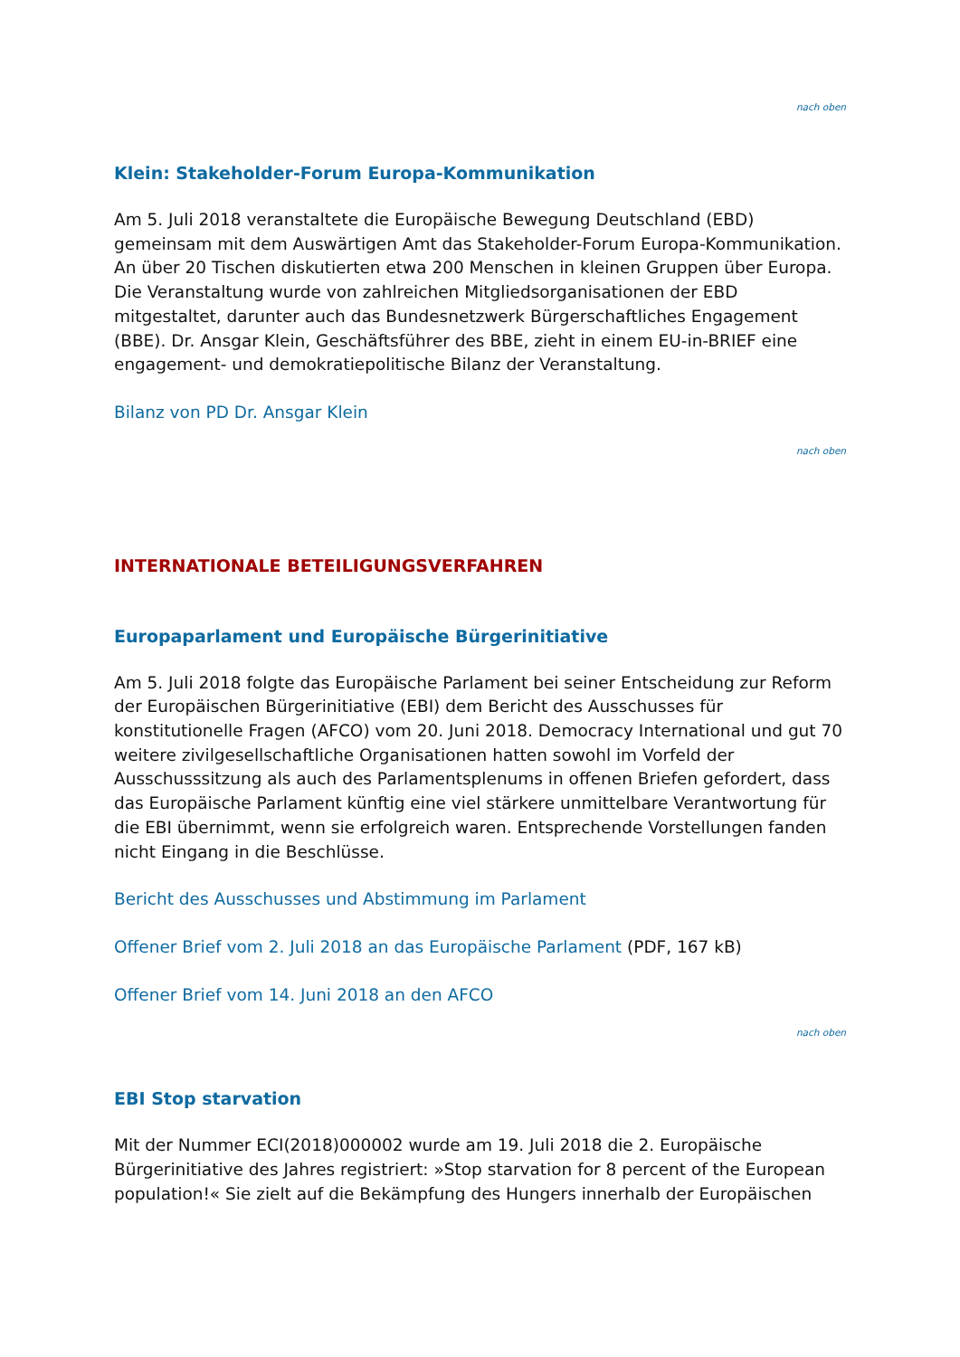nach oben
Klein: Stakeholder-Forum Europa-Kommunikation
Am 5. Juli 2018 veranstaltete die Europäische Bewegung Deutschland (EBD) gemeinsam mit dem Auswärtigen Amt das Stakeholder-Forum Europa-Kommunikation. An über 20 Tischen diskutierten etwa 200 Menschen in kleinen Gruppen über Europa. Die Veranstaltung wurde von zahlreichen Mitgliedsorganisationen der EBD mitgestaltet, darunter auch das Bundesnetzwerk Bürgerschaftliches Engagement (BBE). Dr. Ansgar Klein, Geschäftsführer des BBE, zieht in einem EU-in-BRIEF eine engagement- und demokratiepolitische Bilanz der Veranstaltung.
Bilanz von PD Dr. Ansgar Klein
nach oben
INTERNATIONALE BETEILIGUNGSVERFAHREN
Europaparlament und Europäische Bürgerinitiative
Am 5. Juli 2018 folgte das Europäische Parlament bei seiner Entscheidung zur Reform der Europäischen Bürgerinitiative (EBI) dem Bericht des Ausschusses für konstitutionelle Fragen (AFCO) vom 20. Juni 2018. Democracy International und gut 70 weitere zivilgesellschaftliche Organisationen hatten sowohl im Vorfeld der Ausschusssitzung als auch des Parlamentsplenums in offenen Briefen gefordert, dass das Europäische Parlament künftig eine viel stärkere unmittelbare Verantwortung für die EBI übernimmt, wenn sie erfolgreich waren. Entsprechende Vorstellungen fanden nicht Eingang in die Beschlüsse.
Bericht des Ausschusses und Abstimmung im Parlament
Offener Brief vom 2. Juli 2018 an das Europäische Parlament (PDF, 167 kB)
Offener Brief vom 14. Juni 2018 an den AFCO
nach oben
EBI Stop starvation
Mit der Nummer ECI(2018)000002 wurde am 19. Juli 2018 die 2. Europäische Bürgerinitiative des Jahres registriert: »Stop starvation for 8 percent of the European population!« Sie zielt auf die Bekämpfung des Hungers innerhalb der Europäischen